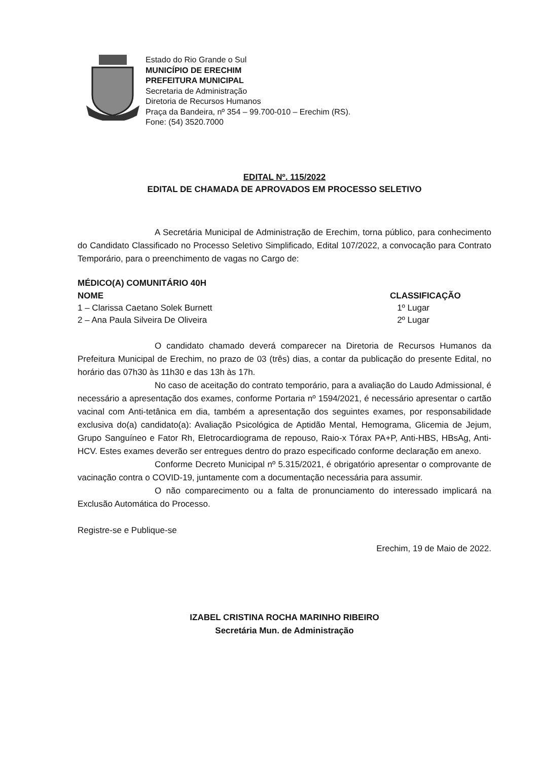Estado do Rio Grande o Sul
MUNICÍPIO DE ERECHIM
PREFEITURA MUNICIPAL
Secretaria de Administração
Diretoria de Recursos Humanos
Praça da Bandeira, nº 354 – 99.700-010 – Erechim (RS).
Fone: (54) 3520.7000
EDITAL Nº. 115/2022
EDITAL DE CHAMADA DE APROVADOS EM PROCESSO SELETIVO
A Secretária Municipal de Administração de Erechim, torna público, para conhecimento do Candidato Classificado no Processo Seletivo Simplificado, Edital 107/2022, a convocação para Contrato Temporário, para o preenchimento de vagas no Cargo de:
MÉDICO(A) COMUNITÁRIO 40H
| NOME | CLASSIFICAÇÃO |
| --- | --- |
| 1 – Clarissa Caetano Solek Burnett | 1º Lugar |
| 2 – Ana Paula Silveira De Oliveira | 2º Lugar |
O candidato chamado deverá comparecer na Diretoria de Recursos Humanos da Prefeitura Municipal de Erechim, no prazo de 03 (três) dias, a contar da publicação do presente Edital, no horário das 07h30 às 11h30 e das 13h às 17h.
No caso de aceitação do contrato temporário, para a avaliação do Laudo Admissional, é necessário a apresentação dos exames, conforme Portaria nº 1594/2021, é necessário apresentar o cartão vacinal com Anti-tetânica em dia, também a apresentação dos seguintes exames, por responsabilidade exclusiva do(a) candidato(a): Avaliação Psicológica de Aptidão Mental, Hemograma, Glicemia de Jejum, Grupo Sanguíneo e Fator Rh, Eletrocardiograma de repouso, Raio-x Tórax PA+P, Anti-HBS, HBsAg, Anti-HCV. Estes exames deverão ser entregues dentro do prazo especificado conforme declaração em anexo.
Conforme Decreto Municipal nº 5.315/2021, é obrigatório apresentar o comprovante de vacinação contra o COVID-19, juntamente com a documentação necessária para assumir.
O não comparecimento ou a falta de pronunciamento do interessado implicará na Exclusão Automática do Processo.
Registre-se e Publique-se
Erechim, 19 de Maio de 2022.
IZABEL CRISTINA ROCHA MARINHO RIBEIRO
Secretária Mun. de Administração